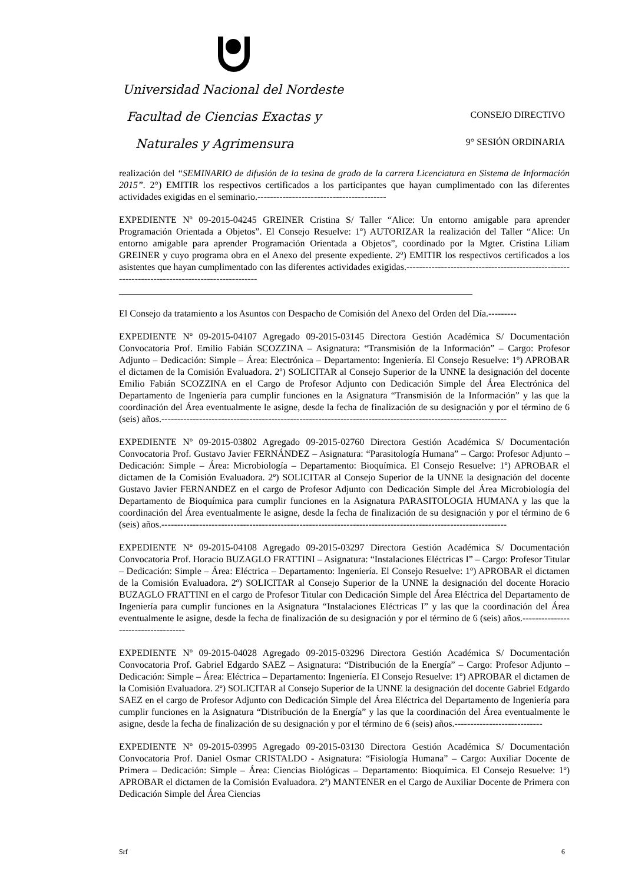Universidad Nacional del Nordeste
Facultad de Ciencias Exactas y CONSEJO DIRECTIVO
Naturales y Agrimensura 9° SESIÓN ORDINARIA
realización del “SEMINARIO de difusión de la tesina de grado de la carrera Licenciatura en Sistema de Información 2015”. 2°) EMITIR los respectivos certificados a los participantes que hayan cumplimentado con las diferentes actividades exigidas en el seminario.-----------------------------------------
EXPEDIENTE Nº 09-2015-04245 GREINER Cristina S/ Taller “Alice: Un entorno amigable para aprender Programación Orientada a Objetos”. El Consejo Resuelve: 1º) AUTORIZAR la realización del Taller “Alice: Un entorno amigable para aprender Programación Orientada a Objetos”, coordinado por la Mgter. Cristina Liliam GREINER y cuyo programa obra en el Anexo del presente expediente. 2º) EMITIR los respectivos certificados a los asistentes que hayan cumplimentado con las diferentes actividades exigidas.------------------------------------------------------------------------------------------------
___________________________________________________________________________
El Consejo da tratamiento a los Asuntos con Despacho de Comisión del Anexo del Orden del Día.---------
EXPEDIENTE Nº 09-2015-04107 Agregado 09-2015-03145 Directora Gestión Académica S/ Documentación Convocatoria Prof. Emilio Fabián SCOZZINA – Asignatura: “Transmisión de la Información” – Cargo: Profesor Adjunto – Dedicación: Simple – Área: Electrónica – Departamento: Ingeniería. El Consejo Resuelve: 1º) APROBAR el dictamen de la Comisión Evaluadora. 2º) SOLICITAR al Consejo Superior de la UNNE la designación del docente Emilio Fabián SCOZZINA en el Cargo de Profesor Adjunto con Dedicación Simple del Área Electrónica del Departamento de Ingeniería para cumplir funciones en la Asignatura “Transmisión de la Información” y las que la coordinación del Área eventualmente le asigne, desde la fecha de finalización de su designación y por el término de 6 (seis) años.--------------------------------------------------------------------------------------------------------------
EXPEDIENTE Nº 09-2015-03802 Agregado 09-2015-02760 Directora Gestión Académica S/ Documentación Convocatoria Prof. Gustavo Javier FERNÁNDEZ – Asignatura: “Parasitología Humana” – Cargo: Profesor Adjunto – Dedicación: Simple – Área: Microbiología – Departamento: Bioquímica. El Consejo Resuelve: 1º) APROBAR el dictamen de la Comisión Evaluadora. 2º) SOLICITAR al Consejo Superior de la UNNE la designación del docente Gustavo Javier FERNANDEZ en el cargo de Profesor Adjunto con Dedicación Simple del Área Microbiología del Departamento de Bioquímica para cumplir funciones en la Asignatura PARASITOLOGIA HUMANA y las que la coordinación del Área eventualmente le asigne, desde la fecha de finalización de su designación y por el término de 6 (seis) años.--------------------------------------------------------------------------------------------------------------
EXPEDIENTE Nº 09-2015-04108 Agregado 09-2015-03297 Directora Gestión Académica S/ Documentación Convocatoria Prof. Horacio BUZAGLO FRATTINI – Asignatura: “Instalaciones Eléctricas I” – Cargo: Profesor Titular – Dedicación: Simple – Área: Eléctrica – Departamento: Ingeniería. El Consejo Resuelve: 1º) APROBAR el dictamen de la Comisión Evaluadora. 2º) SOLICITAR al Consejo Superior de la UNNE la designación del docente Horacio BUZAGLO FRATTINI en el cargo de Profesor Titular con Dedicación Simple del Área Eléctrica del Departamento de Ingeniería para cumplir funciones en la Asignatura “Instalaciones Eléctricas I” y las que la coordinación del Área eventualmente le asigne, desde la fecha de finalización de su designación y por el término de 6 (seis) años.------------------------------------
EXPEDIENTE Nº 09-2015-04028 Agregado 09-2015-03296 Directora Gestión Académica S/ Documentación Convocatoria Prof. Gabriel Edgardo SAEZ – Asignatura: “Distribución de la Energía” – Cargo: Profesor Adjunto – Dedicación: Simple – Área: Eléctrica – Departamento: Ingeniería. El Consejo Resuelve: 1º) APROBAR el dictamen de la Comisión Evaluadora. 2º) SOLICITAR al Consejo Superior de la UNNE la designación del docente Gabriel Edgardo SAEZ en el cargo de Profesor Adjunto con Dedicación Simple del Área Eléctrica del Departamento de Ingeniería para cumplir funciones en la Asignatura “Distribución de la Energía” y las que la coordinación del Área eventualmente le asigne, desde la fecha de finalización de su designación y por el término de 6 (seis) años.----------------------------
EXPEDIENTE Nº 09-2015-03995 Agregado 09-2015-03130 Directora Gestión Académica S/ Documentación Convocatoria Prof. Daniel Osmar CRISTALDO - Asignatura: “Fisiología Humana” – Cargo: Auxiliar Docente de Primera – Dedicación: Simple – Área: Ciencias Biológicas – Departamento: Bioquímica. El Consejo Resuelve: 1º) APROBAR el dictamen de la Comisión Evaluadora. 2º) MANTENER en el Cargo de Auxiliar Docente de Primera con Dedicación Simple del Área Ciencias
Srf 6